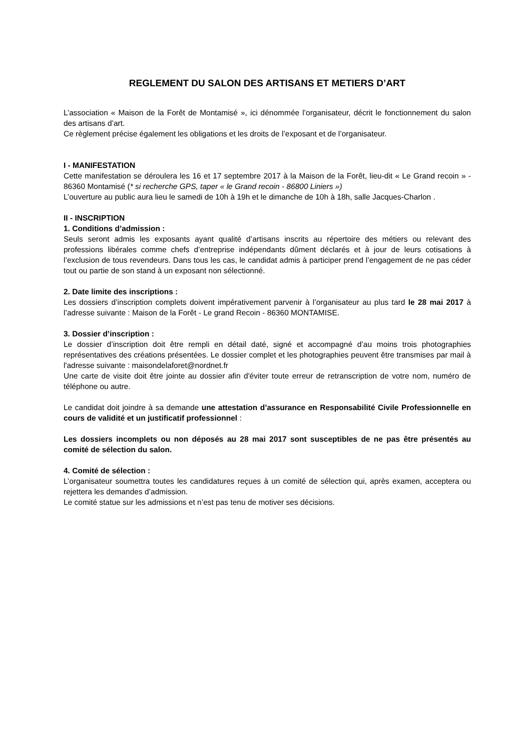REGLEMENT DU SALON DES ARTISANS ET METIERS D’ART
L’association « Maison de la Forêt de Montamisé », ici dénommée l’organisateur, décrit le fonctionnement du salon des artisans d’art.
Ce règlement précise également les obligations et les droits de l’exposant et de l’organisateur.
I - MANIFESTATION
Cette manifestation se déroulera les 16 et 17 septembre 2017 à la Maison de la Forêt, lieu-dit « Le Grand recoin » - 86360 Montamisé (* si recherche GPS, taper « le Grand recoin - 86800 Liniers »)
L’ouverture au public aura lieu le samedi de 10h à 19h et le dimanche de 10h à 18h, salle Jacques-Charlon .
II - INSCRIPTION
1. Conditions d’admission :
Seuls seront admis les exposants ayant qualité d’artisans inscrits au répertoire des métiers ou relevant des professions libérales comme chefs d’entreprise indépendants dûment déclarés et à jour de leurs cotisations à l’exclusion de tous revendeurs. Dans tous les cas, le candidat admis à participer prend l’engagement de ne pas céder tout ou partie de son stand à un exposant non sélectionné.
2. Date limite des inscriptions :
Les dossiers d’inscription complets doivent impérativement parvenir à l’organisateur au plus tard le 28 mai 2017 à l’adresse suivante : Maison de la Forêt - Le grand Recoin - 86360 MONTAMISE.
3. Dossier d’inscription :
Le dossier d’inscription doit être rempli en détail daté, signé et accompagné d’au moins trois photographies représentatives des créations présentées. Le dossier complet et les photographies peuvent être transmises par mail à l'adresse suivante : maisondelaforet@nordnet.fr
Une carte de visite doit être jointe au dossier afin d'éviter toute erreur de retranscription de votre nom, numéro de téléphone ou autre.
Le candidat doit joindre à sa demande une attestation d’assurance en Responsabilité Civile Professionnelle en cours de validité et un justificatif professionnel :
Les dossiers incomplets ou non déposés au 28 mai 2017 sont susceptibles de ne pas être présentés au comité de sélection du salon.
4. Comité de sélection :
L’organisateur soumettra toutes les candidatures reçues à un comité de sélection qui, après examen, acceptera ou rejettera les demandes d’admission.
Le comité statue sur les admissions et n’est pas tenu de motiver ses décisions.